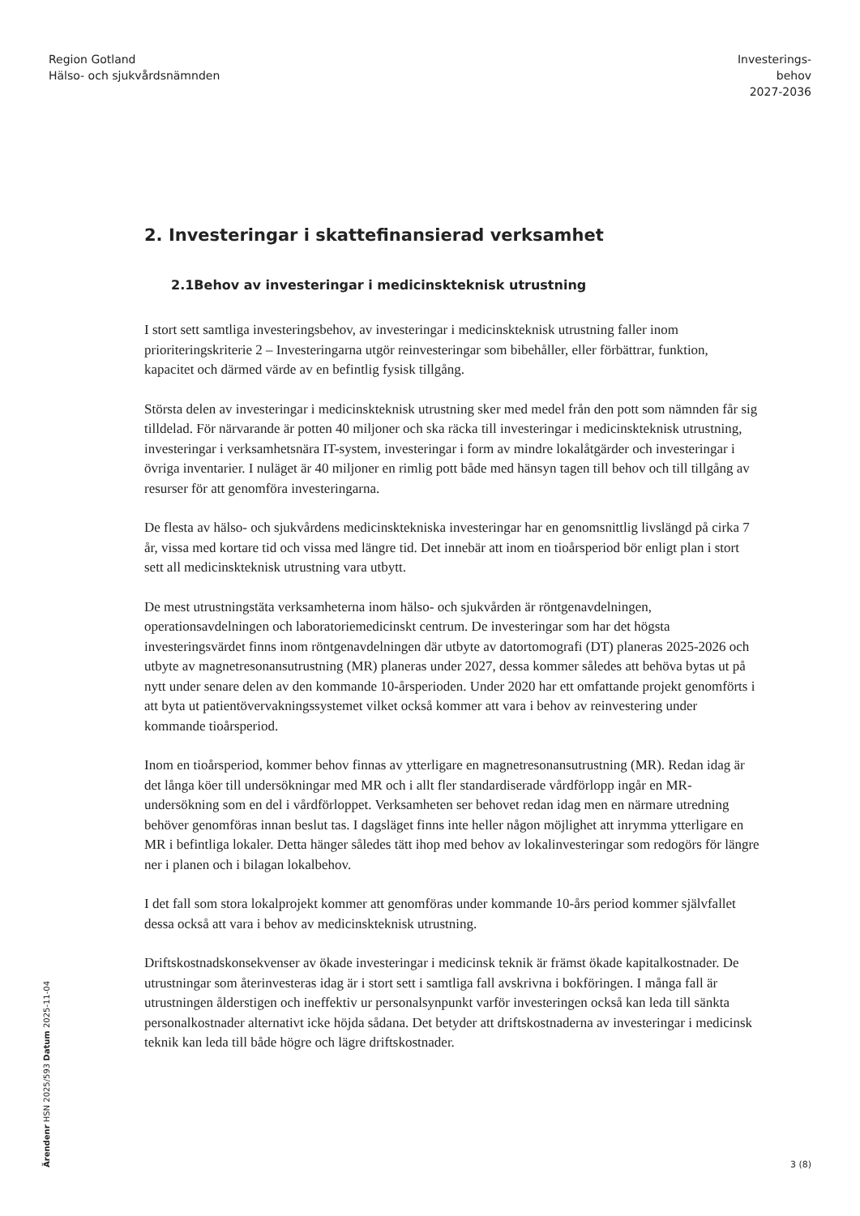Region Gotland
Hälso- och sjukvårdsnämnden
Investerings-
behov
2027-2036
2. Investeringar i skattefinansierad verksamhet
2.1Behov av investeringar i medicinskteknisk utrustning
I stort sett samtliga investeringsbehov, av investeringar i medicinskteknisk utrustning faller inom prioriteringskriterie 2 – Investeringarna utgör reinvesteringar som bibehåller, eller förbättrar, funktion, kapacitet och därmed värde av en befintlig fysisk tillgång.
Största delen av investeringar i medicinskteknisk utrustning sker med medel från den pott som nämnden får sig tilldelad. För närvarande är potten 40 miljoner och ska räcka till investeringar i medicinskteknisk utrustning, investeringar i verksamhetsnära IT-system, investeringar i form av mindre lokalåtgärder och investeringar i övriga inventarier. I nuläget är 40 miljoner en rimlig pott både med hänsyn tagen till behov och till tillgång av resurser för att genomföra investeringarna.
De flesta av hälso- och sjukvårdens medicinsktekniska investeringar har en genomsnittlig livslängd på cirka 7 år, vissa med kortare tid och vissa med längre tid. Det innebär att inom en tioårsperiod bör enligt plan i stort sett all medicinskteknisk utrustning vara utbytt.
De mest utrustningstäta verksamheterna inom hälso- och sjukvården är röntgenavdelningen, operationsavdelningen och laboratoriemedicinskt centrum. De investeringar som har det högsta investeringsvärdet finns inom röntgenavdelningen där utbyte av datortomografi (DT) planeras 2025-2026 och utbyte av magnetresonansutrustning (MR) planeras under 2027, dessa kommer således att behöva bytas ut på nytt under senare delen av den kommande 10-årsperioden. Under 2020 har ett omfattande projekt genomförts i att byta ut patientövervakningssystemet vilket också kommer att vara i behov av reinvestering under kommande tioårsperiod.
Inom en tioårsperiod, kommer behov finnas av ytterligare en magnetresonansutrustning (MR). Redan idag är det långa köer till undersökningar med MR och i allt fler standardiserade vårdförlopp ingår en MR-undersökning som en del i vårdförloppet. Verksamheten ser behovet redan idag men en närmare utredning behöver genomföras innan beslut tas. I dagsläget finns inte heller någon möjlighet att inrymma ytterligare en MR i befintliga lokaler. Detta hänger således tätt ihop med behov av lokalinvesteringar som redogörs för längre ner i planen och i bilagan lokalbehov.
I det fall som stora lokalprojekt kommer att genomföras under kommande 10-års period kommer självfallet dessa också att vara i behov av medicinskteknisk utrustning.
Driftskostnadskonsekvenser av ökade investeringar i medicinsk teknik är främst ökade kapitalkostnader. De utrustningar som återinvesteras idag är i stort sett i samtliga fall avskrivna i bokföringen. I många fall är utrustningen ålderstigen och ineffektiv ur personalsynpunkt varför investeringen också kan leda till sänkta personalkostnader alternativt icke höjda sådana. Det betyder att driftskostnaderna av investeringar i medicinsk teknik kan leda till både högre och lägre driftskostnader.
Ärendenr HSN 2025/593 Datum 2025-11-04
3 (8)